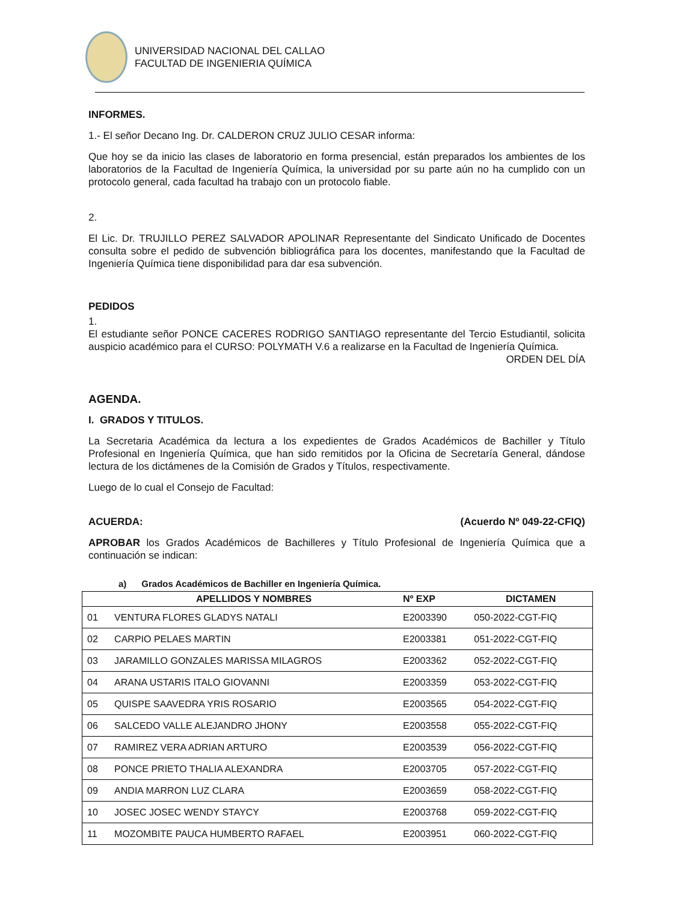UNIVERSIDAD NACIONAL DEL CALLAO
FACULTAD DE INGENIERIA QUÍMICA
INFORMES.
1.- El señor Decano Ing. Dr. CALDERON CRUZ JULIO CESAR informa:
Que hoy se da inicio las clases de laboratorio en forma presencial, están preparados los ambientes de los laboratorios de la Facultad de Ingeniería Química, la universidad por su parte aún no ha cumplido con un protocolo general, cada facultad ha trabajo con un protocolo fiable.
2.
El Lic. Dr. TRUJILLO PEREZ SALVADOR APOLINAR Representante del Sindicato Unificado de Docentes consulta sobre el pedido de subvención bibliográfica para los docentes, manifestando que la Facultad de Ingeniería Química tiene disponibilidad para dar esa subvención.
PEDIDOS
1.
El estudiante señor PONCE CACERES RODRIGO SANTIAGO representante del Tercio Estudiantil, solicita auspicio académico para el CURSO: POLYMATH V.6 a realizarse en la Facultad de Ingeniería Química. ORDEN DEL DÍA
AGENDA.
I. GRADOS Y TITULOS.
La Secretaria Académica da lectura a los expedientes de Grados Académicos de Bachiller y Título Profesional en Ingeniería Química, que han sido remitidos por la Oficina de Secretaría General, dándose lectura de los dictámenes de la Comisión de Grados y Títulos, respectivamente.
Luego de lo cual el Consejo de Facultad:
ACUERDA: (Acuerdo Nº 049-22-CFIQ)
APROBAR los Grados Académicos de Bachilleres y Título Profesional de Ingeniería Química que a continuación se indican:
a) Grados Académicos de Bachiller en Ingeniería Química.
| | APELLIDOS Y NOMBRES | Nº EXP | DICTAMEN |
| --- | --- | --- | --- |
| 01 | VENTURA FLORES GLADYS NATALI | E2003390 | 050-2022-CGT-FIQ |
| 02 | CARPIO PELAES MARTIN | E2003381 | 051-2022-CGT-FIQ |
| 03 | JARAMILLO GONZALES MARISSA MILAGROS | E2003362 | 052-2022-CGT-FIQ |
| 04 | ARANA USTARIS ITALO GIOVANNI | E2003359 | 053-2022-CGT-FIQ |
| 05 | QUISPE SAAVEDRA YRIS ROSARIO | E2003565 | 054-2022-CGT-FIQ |
| 06 | SALCEDO VALLE ALEJANDRO JHONY | E2003558 | 055-2022-CGT-FIQ |
| 07 | RAMIREZ VERA ADRIAN ARTURO | E2003539 | 056-2022-CGT-FIQ |
| 08 | PONCE PRIETO THALIA ALEXANDRA | E2003705 | 057-2022-CGT-FIQ |
| 09 | ANDIA MARRON LUZ CLARA | E2003659 | 058-2022-CGT-FIQ |
| 10 | JOSEC JOSEC WENDY STAYCY | E2003768 | 059-2022-CGT-FIQ |
| 11 | MOZOMBITE PAUCA HUMBERTO RAFAEL | E2003951 | 060-2022-CGT-FIQ |